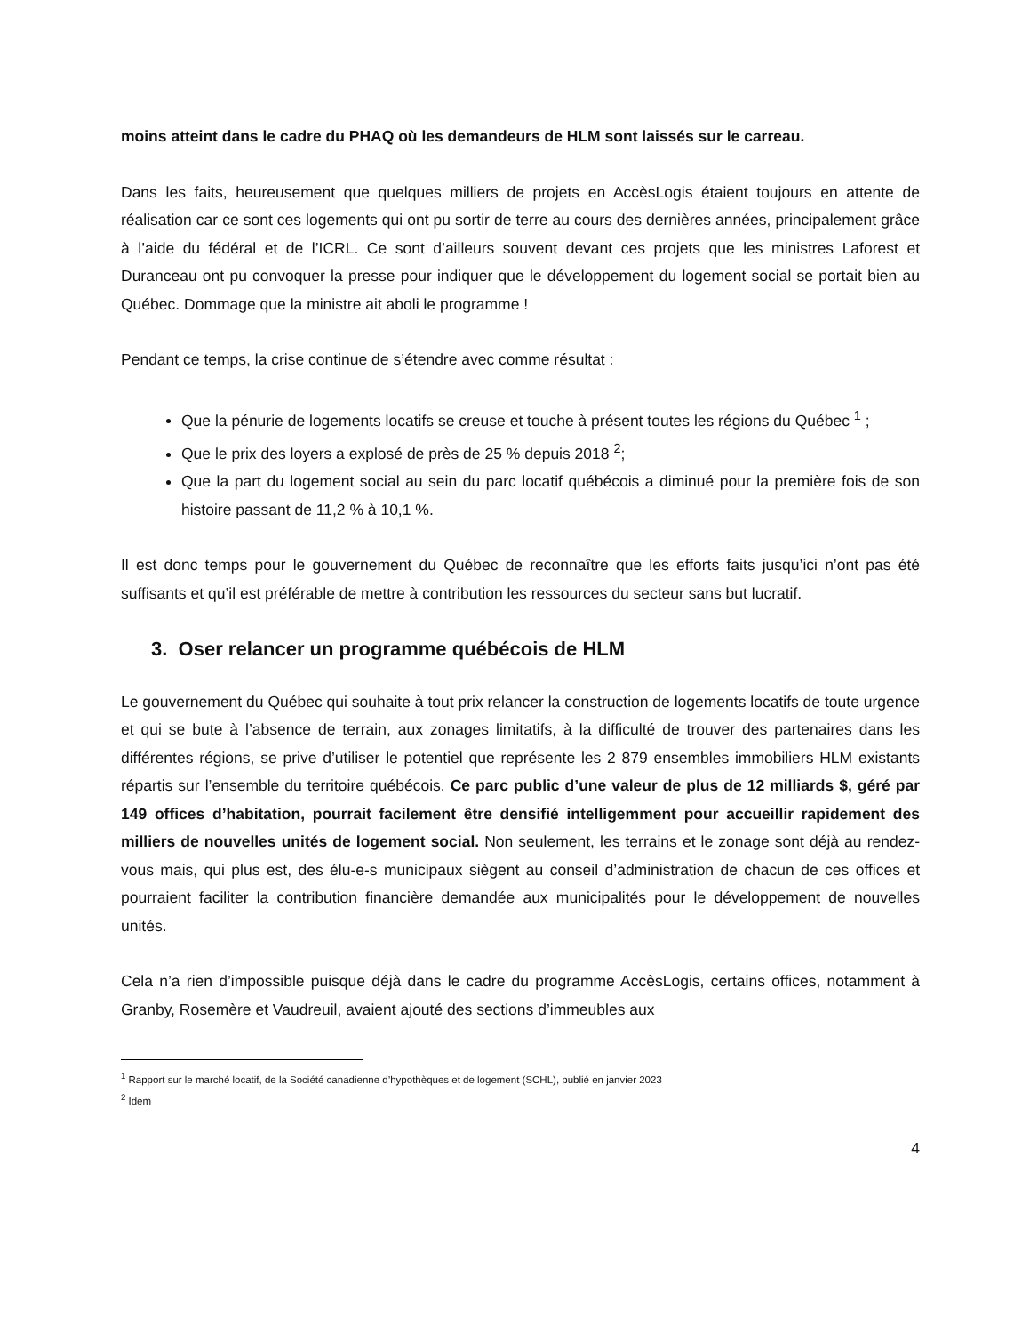moins atteint dans le cadre du PHAQ où les demandeurs de HLM sont laissés sur le carreau.
Dans les faits, heureusement que quelques milliers de projets en AccèsLogis étaient toujours en attente de réalisation car ce sont ces logements qui ont pu sortir de terre au cours des dernières années, principalement grâce à l’aide du fédéral et de l’ICRL. Ce sont d’ailleurs souvent devant ces projets que les ministres Laforest et Duranceau ont pu convoquer la presse pour indiquer que le développement du logement social se portait bien au Québec. Dommage que la ministre ait aboli le programme !
Pendant ce temps, la crise continue de s’étendre avec comme résultat :
Que la pénurie de logements locatifs se creuse et touche à présent toutes les régions du Québec <sup>1</sup> ;
Que le prix des loyers a explosé de près de 25 % depuis 2018 <sup>2</sup>;
Que la part du logement social au sein du parc locatif québécois a diminué pour la première fois de son histoire passant de 11,2 % à 10,1 %.
Il est donc temps pour le gouvernement du Québec de reconnaître que les efforts faits jusqu’ici n’ont pas été suffisants et qu’il est préférable de mettre à contribution les ressources du secteur sans but lucratif.
3. Oser relancer un programme québécois de HLM
Le gouvernement du Québec qui souhaite à tout prix relancer la construction de logements locatifs de toute urgence et qui se bute à l’absence de terrain, aux zonages limitatifs, à la difficulté de trouver des partenaires dans les différentes régions, se prive d’utiliser le potentiel que représente les 2 879 ensembles immobiliers HLM existants répartis sur l’ensemble du territoire québécois. Ce parc public d’une valeur de plus de 12 milliards $, géré par 149 offices d’habitation, pourrait facilement être densifié intelligemment pour accueillir rapidement des milliers de nouvelles unités de logement social. Non seulement, les terrains et le zonage sont déjà au rendez-vous mais, qui plus est, des élu-e-s municipaux siègent au conseil d’administration de chacun de ces offices et pourraient faciliter la contribution financière demandée aux municipalités pour le développement de nouvelles unités.
Cela n’a rien d’impossible puisque déjà dans le cadre du programme AccèsLogis, certains offices, notamment à Granby, Rosemère et Vaudreuil, avaient ajouté des sections d’immeubles aux
<sup>1</sup> Rapport sur le marché locatif, de la Société canadienne d’hypothèques et de logement (SCHL), publié en janvier 2023
<sup>2</sup> Idem
4